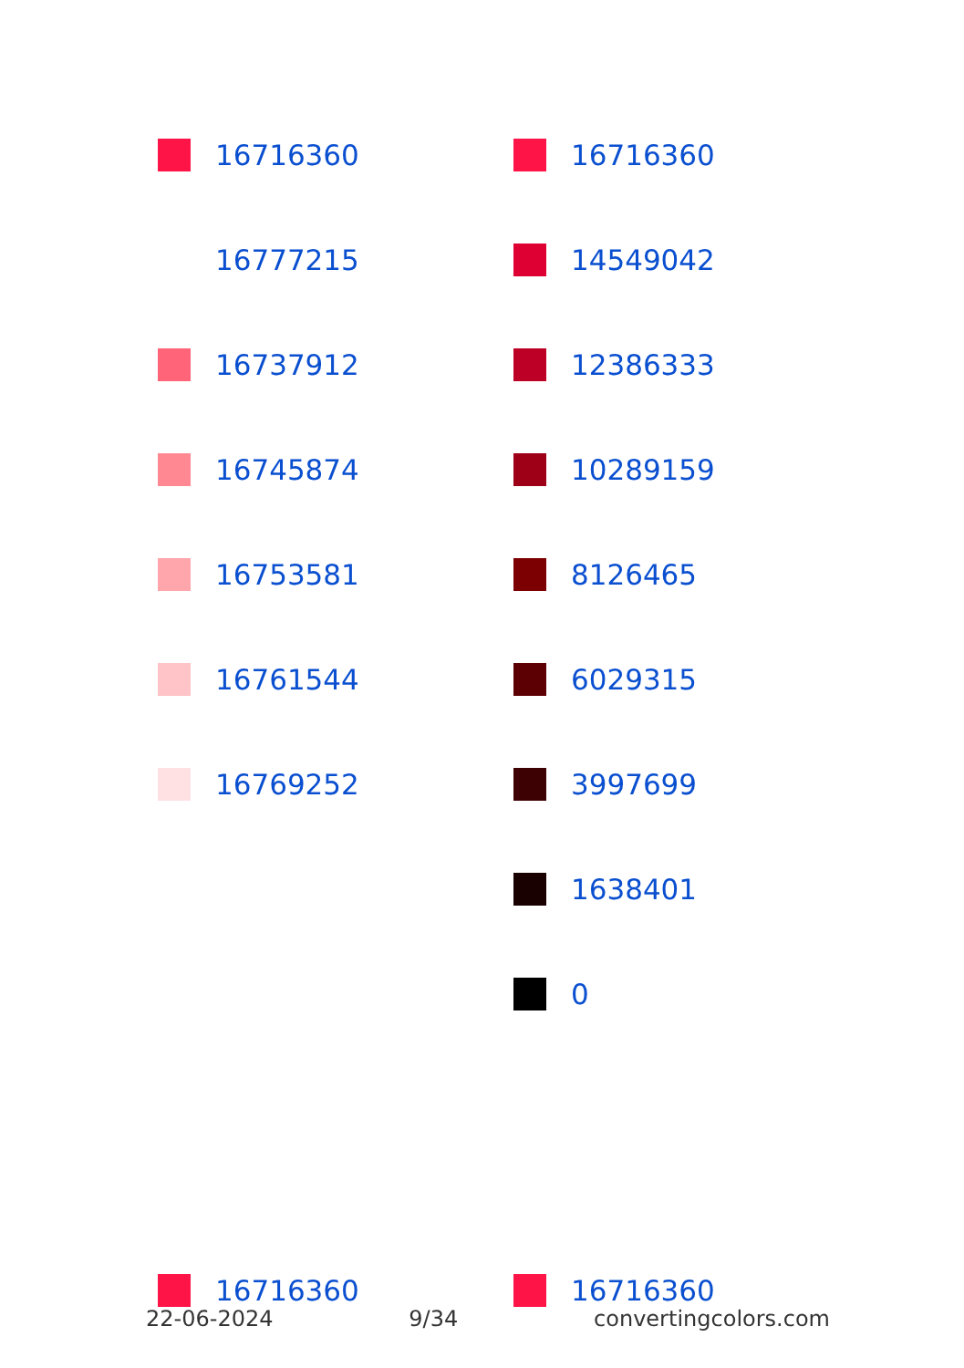16716360 16716360
16777215 14549042
16737912 12386333
16745874 10289159
16753581 8126465
16761544 6029315
16769252 3997699
1638401
0
16716360 16716360
22-06-2024 9/34 convertingcolors.com